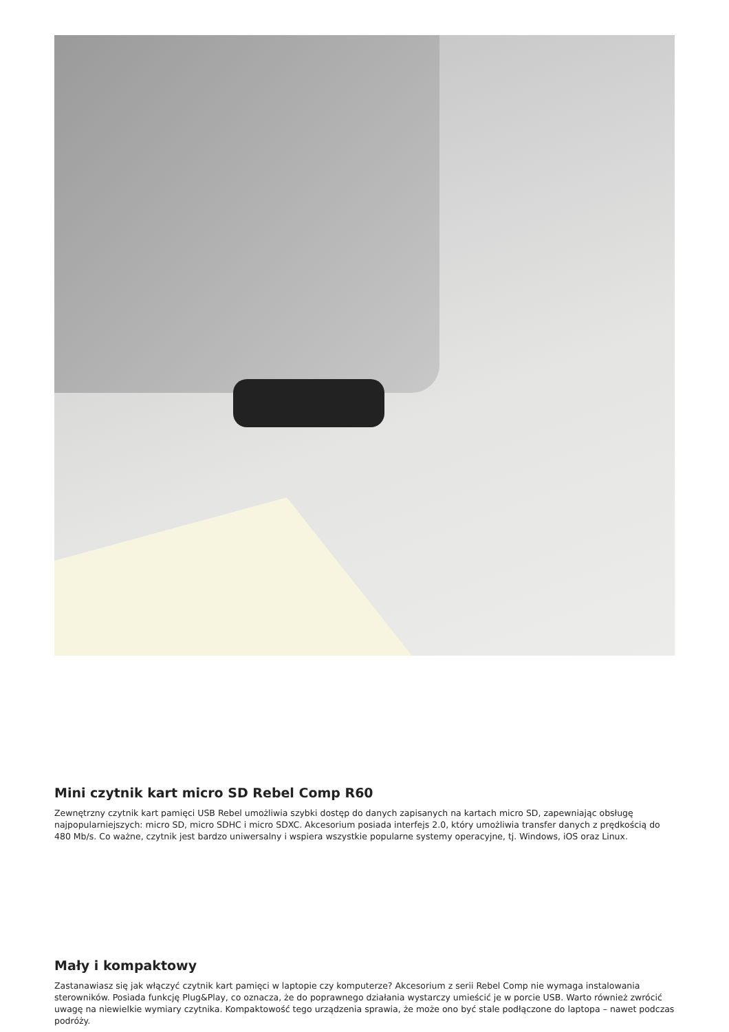Mini czytnik kart micro SD Rebel Comp R60
Zewnętrzny czytnik kart pamięci USB Rebel umożliwia szybki dostęp do danych zapisanych na kartach micro SD, zapewniając obsługę najpopularniejszych: micro SD, micro SDHC i micro SDXC. Akcesorium posiada interfejs 2.0, który umożliwia transfer danych z prędkością do 480 Mb/s. Co ważne, czytnik jest bardzo uniwersalny i wspiera wszystkie popularne systemy operacyjne, tj. Windows, iOS oraz Linux.
Mały i kompaktowy
Zastanawiasz się jak włączyć czytnik kart pamięci w laptopie czy komputerze? Akcesorium z serii Rebel Comp nie wymaga instalowania sterowników. Posiada funkcję Plug&Play, co oznacza, że do poprawnego działania wystarczy umieścić je w porcie USB. Warto również zwrócić uwagę na niewielkie wymiary czytnika. Kompaktowość tego urządzenia sprawia, że może ono być stale podłączone do laptopa – nawet podczas podróży.